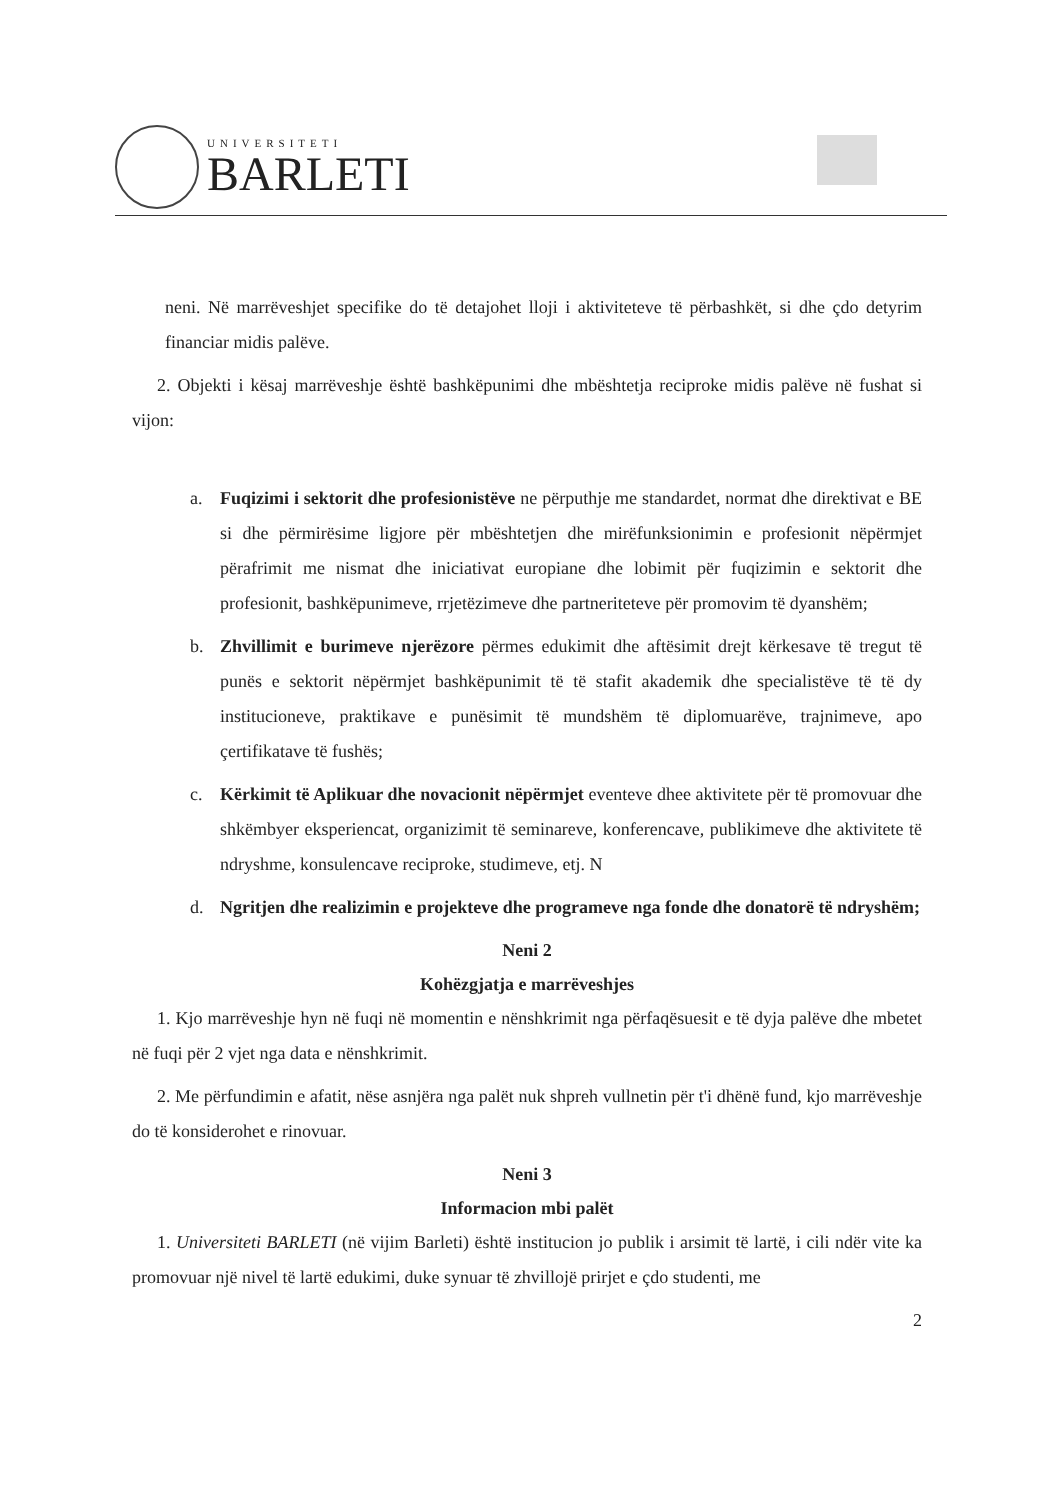UNIVERSITETI
BARLETI
neni. Në marrëveshjet specifike do të detajohet lloji i aktiviteteve të përbashkët, si dhe çdo detyrim financiar midis palëve.
2. Objekti i kësaj marrëveshje është bashkëpunimi dhe mbështetja reciproke midis palëve në fushat si vijon:
a. Fuqizimi i sektorit dhe profesionistëve ne përputhje me standardet, normat dhe direktivat e BE si dhe përmirësime ligjore për mbështetjen dhe mirëfunksionimin e profesionit nëpërmjet përafrimit me nismat dhe iniciativat europiane dhe lobimit për fuqizimin e sektorit dhe profesionit, bashkëpunimeve, rrjetëzimeve dhe partneriteteve për promovim të dyanshëm;
b. Zhvillimit e burimeve njerëzore përmes edukimit dhe aftësimit drejt kërkesave të tregut të punës e sektorit nëpërmjet bashkëpunimit të të stafit akademik dhe specialistëve të të dy institucioneve, praktikave e punësimit të mundshëm të diplomuarëve, trajnimeve, apo çertifikatave të fushës;
c. Kërkimit të Aplikuar dhe novacionit nëpërmjet eventeve dhee aktivitete për të promovuar dhe shkëmbyer eksperiencat, organizimit të seminareve, konferencave, publikimeve dhe aktivitete të ndryshme, konsulencave reciproke, studimeve, etj. N
d. Ngritjen dhe realizimin e projekteve dhe programeve nga fonde dhe donatorë të ndryshëm;
Neni 2
Kohëzgjatja e marrëveshjes
1. Kjo marrëveshje hyn në fuqi në momentin e nënshkrimit nga përfaqësuesit e të dyja palëve dhe mbetet në fuqi për 2 vjet nga data e nënshkrimit.
2. Me përfundimin e afatit, nëse asnjëra nga palët nuk shpreh vullnetin për t'i dhënë fund, kjo marrëveshje do të konsiderohet e rinovuar.
Neni 3
Informacion mbi palët
1. Universiteti BARLETI (në vijim Barleti) është institucion jo publik i arsimit të lartë, i cili ndër vite ka promovuar një nivel të lartë edukimi, duke synuar të zhvillojë prirjet e çdo studenti, me
2